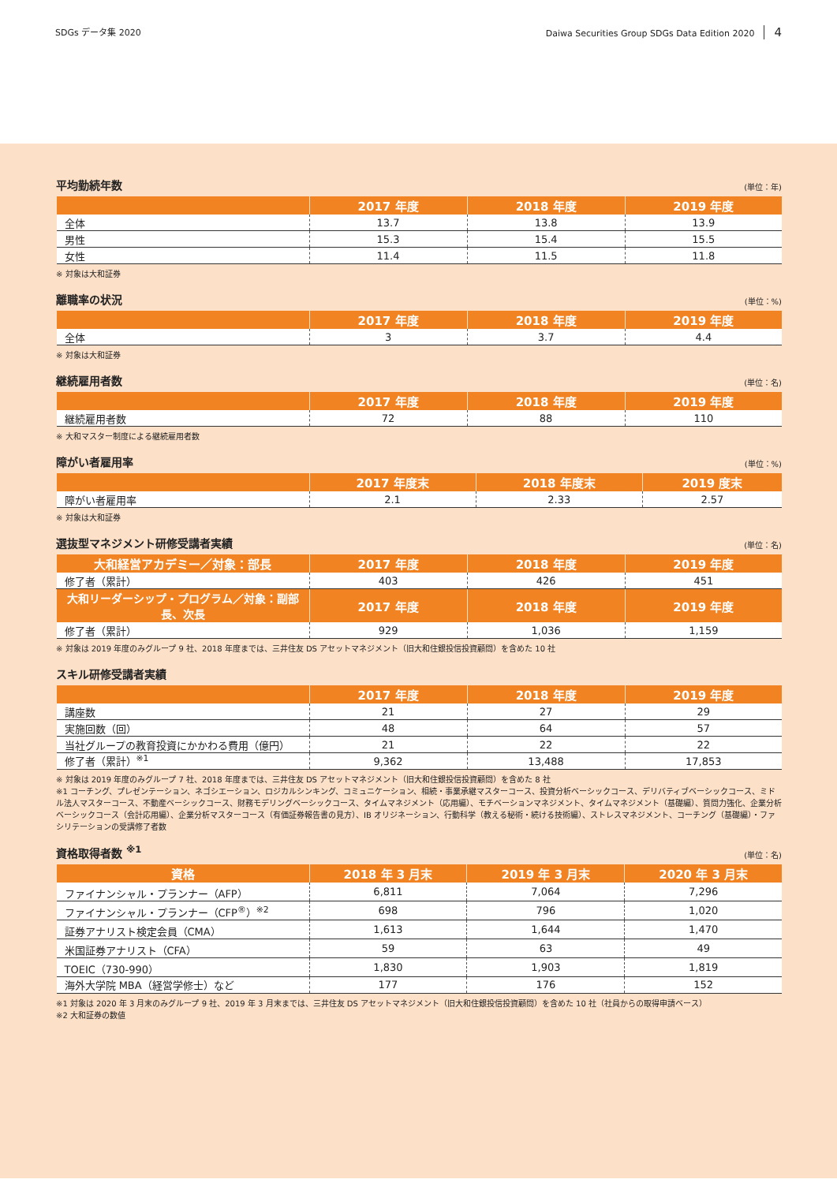SDGs データ集 2020 Daiwa Securities Group SDGs Data Edition 2020 4
平均勤続年数
(単位：年)
| | 2017 年度 | 2018 年度 | 2019 年度 |
| --- | --- | --- | --- |
| 全体 | 13.7 | 13.8 | 13.9 |
| 男性 | 15.3 | 15.4 | 15.5 |
| 女性 | 11.4 | 11.5 | 11.8 |
※ 対象は大和証券
離職率の状況
(単位：%)
| | 2017 年度 | 2018 年度 | 2019 年度 |
| --- | --- | --- | --- |
| 全体 | 3 | 3.7 | 4.4 |
※ 対象は大和証券
継続雇用者数
(単位：名)
| | 2017 年度 | 2018 年度 | 2019 年度 |
| --- | --- | --- | --- |
| 継続雇用者数 | 72 | 88 | 110 |
※ 大和マスター制度による継続雇用者数
障がい者雇用率
(単位：%)
| | 2017 年度末 | 2018 年度末 | 2019 度末 |
| --- | --- | --- | --- |
| 障がい者雇用率 | 2.1 | 2.33 | 2.57 |
※ 対象は大和証券
選抜型マネジメント研修受講者実績
(単位：名)
| 大和経営アカデミー／対象：部長 | 2017 年度 | 2018 年度 | 2019 年度 |
| --- | --- | --- | --- |
| 修了者（累計） | 403 | 426 | 451 |
| 大和リーダーシップ・プログラム／対象：副部長、次長 | 2017 年度 | 2018 年度 | 2019 年度 |
| 修了者（累計） | 929 | 1,036 | 1,159 |
※ 対象は 2019 年度のみグループ 9 社、2018 年度までは、三井住友 DS アセットマネジメント（旧大和住銀投信投資顧問）を含めた 10 社
スキル研修受講者実績
| | 2017 年度 | 2018 年度 | 2019 年度 |
| --- | --- | --- | --- |
| 講座数 | 21 | 27 | 29 |
| 実施回数（回） | 48 | 64 | 57 |
| 当社グループの教育投資にかかわる費用（億円） | 21 | 22 | 22 |
| 修了者（累計）<sup>※1</sup> | 9,362 | 13,488 | 17,853 |
※ 対象は 2019 年度のみグループ 7 社、2018 年度までは、三井住友 DS アセットマネジメント（旧大和住銀投信投資顧問）を含めた 8 社
※1 コーチング、プレゼンテーション、ネゴシエーション、ロジカルシンキング、コミュニケーション、相続・事業承継マスターコース、投資分析ベーシックコース、デリバティブベーシックコース、ミドル法人マスターコース、不動産ベーシックコース、財務モデリングベーシックコース、タイムマネジメント（応用編）、モチベーションマネジメント、タイムマネジメント（基礎編）、質問力強化、企業分析ベーシックコース（会計応用編）、企業分析マスターコース（有価証券報告書の見方）、IB オリジネーション、行動科学（教える秘術・続ける技術編）、ストレスマネジメント、コーチング（基礎編）・ファシリテーションの受講修了者数
資格取得者数 <sup>※1</sup>
(単位：名)
| 資格 | 2018 年 3 月末 | 2019 年 3 月末 | 2020 年 3 月末 |
| --- | --- | --- | --- |
| ファイナンシャル・プランナー（AFP） | 6,811 | 7,064 | 7,296 |
| ファイナンシャル・プランナー（CFP<sup>®</sup>）<sup>※2</sup> | 698 | 796 | 1,020 |
| 証券アナリスト検定会員（CMA） | 1,613 | 1,644 | 1,470 |
| 米国証券アナリスト（CFA） | 59 | 63 | 49 |
| TOEIC（730-990） | 1,830 | 1,903 | 1,819 |
| 海外大学院 MBA（経営学修士）など | 177 | 176 | 152 |
※1 対象は 2020 年 3 月末のみグループ 9 社、2019 年 3 月末までは、三井住友 DS アセットマネジメント（旧大和住銀投信投資顧問）を含めた 10 社（社員からの取得申請ベース）
※2 大和証券の数値